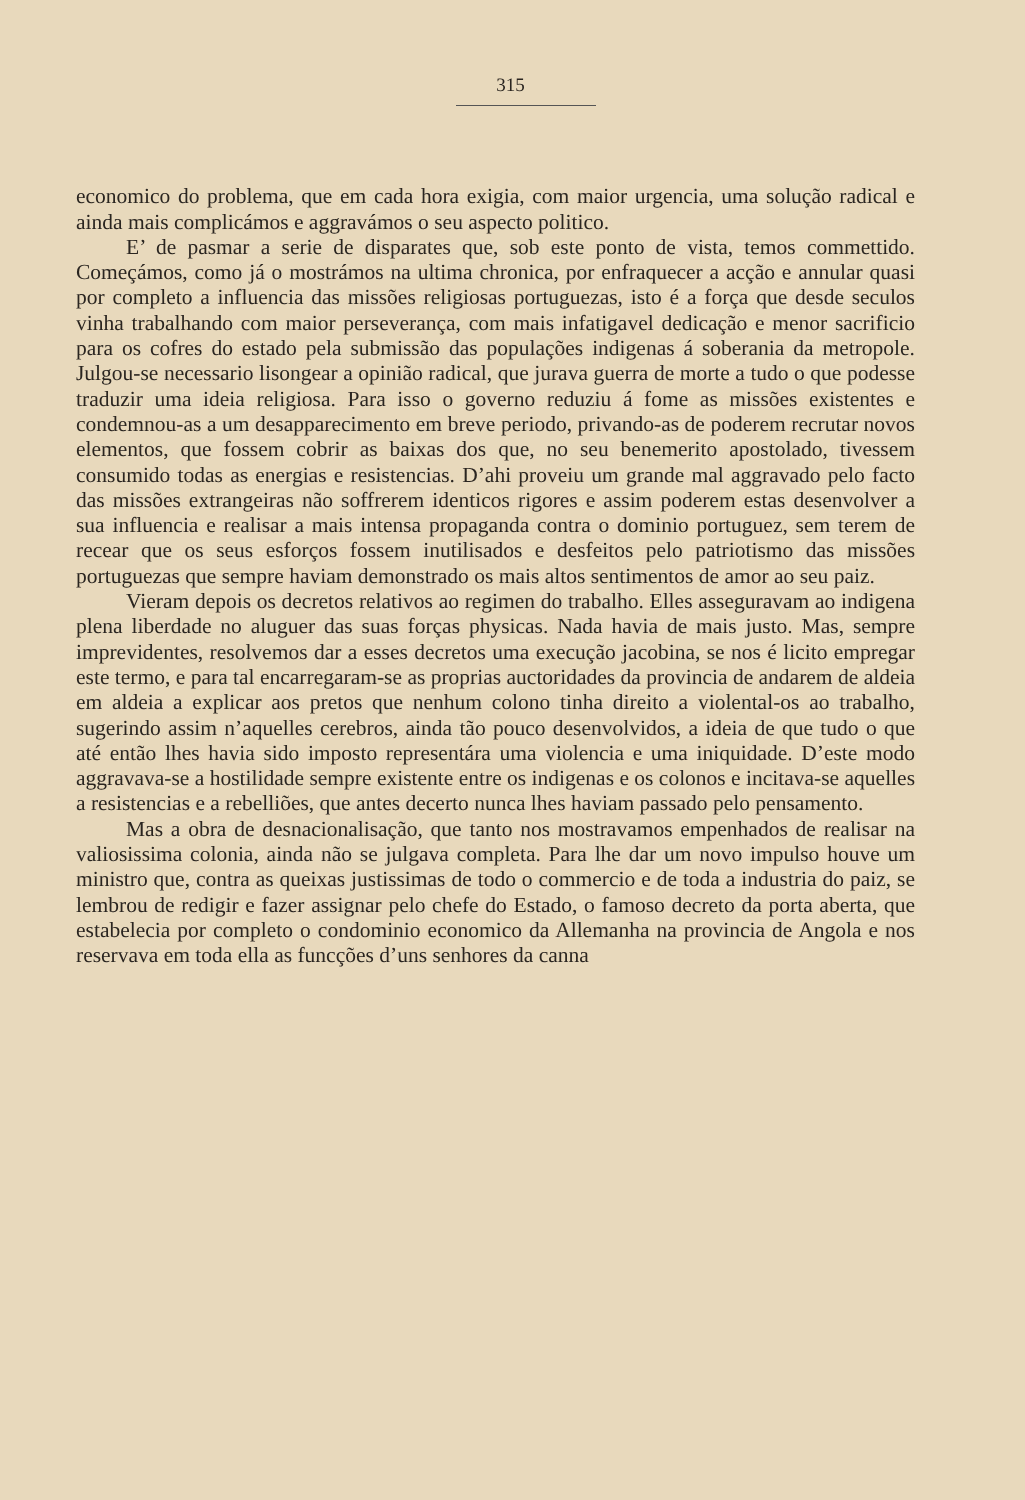315
economico do problema, que em cada hora exigia, com maior urgencia, uma solução radical e ainda mais complicámos e aggravámos o seu aspecto politico.
E’ de pasmar a serie de disparates que, sob este ponto de vista, temos commettido. Começámos, como já o mostrámos na ultima chronica, por enfraquecer a acção e annular quasi por completo a influencia das missões religiosas portuguezas, isto é a força que desde seculos vinha trabalhando com maior perseverança, com mais infatigavel dedicação e menor sacrificio para os cofres do estado pela submissão das populações indigenas á soberania da metropole. Julgou-se necessario lisongear a opinião radical, que jurava guerra de morte a tudo o que podesse traduzir uma ideia religiosa. Para isso o governo reduziu á fome as missões existentes e condemnou-as a um desapparecimento em breve periodo, privando-as de poderem recrutar novos elementos, que fossem cobrir as baixas dos que, no seu benemerito apostolado, tivessem consumido todas as energias e resistencias. D’ahi proveiu um grande mal aggravado pelo facto das missões extrangeiras não soffrerem identicos rigores e assim poderem estas desenvolver a sua influencia e realisar a mais intensa propaganda contra o dominio portuguez, sem terem de recear que os seus esforços fossem inutilisados e desfeitos pelo patriotismo das missões portuguezas que sempre haviam demonstrado os mais altos sentimentos de amor ao seu paiz.
Vieram depois os decretos relativos ao regimen do trabalho. Elles asseguravam ao indigena plena liberdade no aluguer das suas forças physicas. Nada havia de mais justo. Mas, sempre imprevidentes, resolvemos dar a esses decretos uma execução jacobina, se nos é licito empregar este termo, e para tal encarregaram-se as proprias auctoridades da provincia de andarem de aldeia em aldeia a explicar aos pretos que nenhum colono tinha direito a violental-os ao trabalho, sugerindo assim n’aquelles cerebros, ainda tão pouco desenvolvidos, a ideia de que tudo o que até então lhes havia sido imposto representára uma violencia e uma iniquidade. D’este modo aggravava-se a hostilidade sempre existente entre os indigenas e os colonos e incitava-se aquelles a resistencias e a rebelliões, que antes decerto nunca lhes haviam passado pelo pensamento.
Mas a obra de desnacionalisação, que tanto nos mostravamos empenhados de realisar na valiosissima colonia, ainda não se julgava completa. Para lhe dar um novo impulso houve um ministro que, contra as queixas justissimas de todo o commercio e de toda a industria do paiz, se lembrou de redigir e fazer assignar pelo chefe do Estado, o famoso decreto da porta aberta, que estabelecia por completo o condominio economico da Allemanha na provincia de Angola e nos reservava em toda ella as funcções d’uns senhores da canna